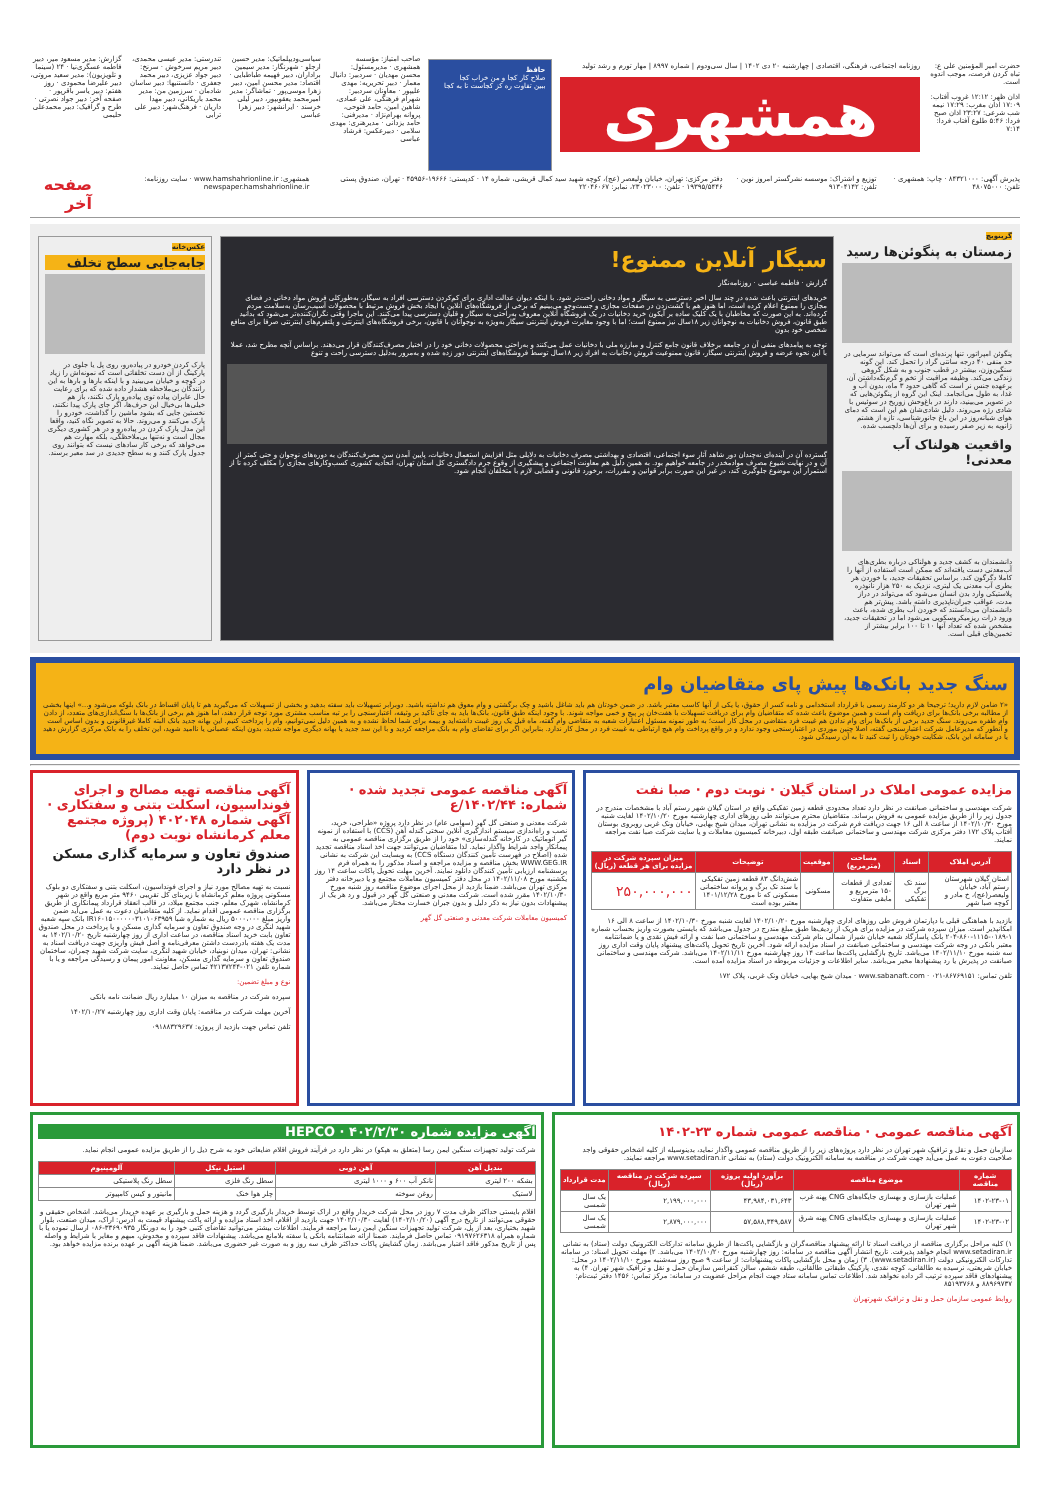حضرت امیر المؤمنین علی ع: تباه کردن فرصت، موجب اندوه است.
اذان ظهر: ۱۲:۱۲ غروب آفتاب: ۱۷:۰۹ اذان مغرب: ۱۷:۲۹ نیمه شب شرعی: ۲۳:۲۷ اذان صبح فردا: ۵:۴۶ طلوع آفتاب فردا: ۷:۱۴
روزنامه اجتماعی، فرهنگی، اقتصادی | چهارشنبه ۲۰ دی ۱۴۰۲ | سال سی‌ودوم | شماره ۸۹۹۷ | مهار تورم و رشد تولید
همشهری
حافظ
صلاح کار کجا و من خراب کجا
ببین تفاوت ره کز کجاست تا به کجا
صاحب امتیاز: مؤسسه همشهری · مدیرمسئول: محسن مهدیان · سردبیر: دانیال معمار · دبیر تحریریه: مهدی علیپور · معاونان سردبیر: شهرام فرهنگی، علی عمادی، شاهین امین، حامد فتوحی، پروانه بهرام‌نژاد · مدیرفنی: حامد یزدانی · مدیرهنری: مهدی سلامی · دبیرعکس: فرشاد عباسی
سیاسی‌ودیپلماتیک: مدیر حسین ارجلو · شهرنگار: مدیر سیمین براداران، دبیر فهیمه طباطبایی · اقتصاد: مدیر محسن امین، دبیر زهرا موسی‌پور · تماشاگر: مدیر امیرمحمد یعقوبپور، دبیر لیلی خرسند · ایرانشهر: دبیر زهرا عباسی
تندرستی: مدیر عیسی محمدی، دبیر مریم سرخوش · سرنخ: دبیر جواد عزیزی، دبیر محمد جعفری · دانستنیها: دبیر ساسان شادمان · سرزمین من: مدیر محمد باریکانی، دبیر مهدا داریان · فرهنگ‌شهر: دبیر علی ترابی
گزارش: مدیر مسعود میر، دبیر فاطمه عسگری‌نیا · ۲۴ (سینما و تلویزیون): مدیر سعید مروتی، دبیر علیرضا محمودی · روز هفتم: دبیر یاسر باقرپور · صفحه آخر: دبیر جواد نصرتی · طرح و گرافیک: دبیر محمدعلی حلیمی
پذیرش آگهی: ۸۴۳۲۱۰۰۰ · چاپ: همشهری · تلفن: ۴۸۰۷۵۰۰۰ توزیع و اشتراک: موسسه نشرگستر امروز نوین · تلفن: ۹۱۳۰۴۱۴۲ دفتر مرکزی: تهران، خیابان ولیعصر (عج)، کوچه شهید سید کمال قریشی، شماره ۱۴ · کدپستی: ۱۹۶۶۶-۴۵۹۵۶ · تهران، صندوق پستی ۱۹۳۹۵/۵۴۴۶ · تلفن: ۲۳۰۲۳۰۰۰، نمابر: ۲۲۰۴۶۰۶۷ همشهری: www.hamshahrionline.ir · سایت روزنامه: newspaper.hamshahrionline.ir صفحه آخر
گرینویچ
زمستان به پنگوئن‌ها رسید
پنگوئن امپراتور، تنها پرنده‌ای است که می‌تواند سرمایی در حد منفی ۴۰ درجه سانتی گراد را تحمل کند. این گونه سنگین‌وزن، بیشتر در قطب جنوب و به شکل گروهی زندگی می‌کند. وظیفه مراقبت از تخم و گرم‌نگه‌داشتن آن، برعهده جنس نر است که گاهی حدود ۳ ماه، بدون آب و غذا، به طول می‌انجامد. اینک این گروه از پنگوئن‌هایی که در تصویر می‌بینید، دارند در باغ‌وحش زوریخ در سوئیس با شادی رژه می‌روند. دلیل شادی‌شان هم این است که دمای هوای شبانه‌روز در این باغ جانورشناسی، تازه از هشتم ژانویه به زیر صفر رسیده و برای آن‌ها دلچسب شده.
واقعیت هولناک آب معدنی!
دانشمندان به کشف جدید و هولناکی درباره بطری‌های آب‌معدنی دست یافته‌اند که ممکن است استفاده از آنها را کاملا دگرگون کند. براساس تحقیقات جدید، با خوردن هر بطری آب معدنی یک لیتری، نزدیک به ۲۵۰ هزار نانوذره پلاستیکی وارد بدن انسان می‌شود که می‌تواند در دراز مدت، عواقب جبران‌ناپذیری داشته باشد. پیش‌تر هم دانشمندان می‌دانستند که خوردن آب بطری شده، باعث ورود ذرات ریزمیکروسکوپی می‌شود اما در تحقیقات جدید، مشخص شده که تعداد آنها ۱۰ تا ۱۰۰ برابر بیشتر از تخمین‌های قبلی است.
سیگار آنلاین ممنوع!
گزارش · فاطمه عباسی · روزنامه‌نگار
خریدهای اینترنتی باعث شده در چند سال اخیر دسترسی به سیگار و مواد دخانی راحت‌تر شود. با اینکه دیوان عدالت اداری برای کم‌کردن دسترسی افراد به سیگار، به‌طورکلی فروش مواد دخانی در فضای مجازی را ممنوع اعلام کرده است، اما هنوز هم با گشت‌زدن در صفحات مجازی و جست‌وجو می‌بینیم که برخی از فروشگاه‌های آنلاین با ایجاد بخش فروش مرتبط با محصولات آسیب‌رسان به‌سلامت مردم کرده‌اند. به این صورت که مخاطبان با یک کلیک ساده بر آیکون خرید دخانیات در یک فروشگاه آنلاین معروف به‌راحتی به سیگار و قلیان دسترسی پیدا می‌کنند. این ماجرا وقتی نگران‌کننده‌تر می‌شود که بدانید طبق قانون، فروش دخانیات به نوجوانان زیر ۱۸سال نیز ممنوع است؛ اما با وجود مغایرت فروش اینترنتی سیگار به‌ویژه به نوجوانان با قانون، برخی فروشگاه‌های اینترنتی و پلتفرم‌های اینترنتی صرفا برای منافع شخصی خود بدون
توجه به پیامدهای منفی آن در جامعه برخلاف قانون جامع کنترل و مبارزه ملی با دخانیات عمل می‌کنند و به‌راحتی محصولات دخانی خود را در اختیار مصرف‌کنندگان قرار می‌دهند. براساس آنچه مطرح شد، عملا با این نحوه عرضه و فروش اینترنتی سیگار، قانون ممنوعیت فروش دخانیات به افراد زیر ۱۸سال توسط فروشگاه‌های اینترنتی دور زده شده و به‌مرور به‌دلیل دسترسی راحت و تنوع
گسترده آن در آینده‌ای نه‌چندان دور شاهد آثار سوء اجتماعی، اقتصادی و بهداشتی مصرف دخانیات به دلایلی مثل افزایش استعمال دخانیات، پایین آمدن سن مصرف‌کنندگان به دوره‌های نوجوان و حتی کمتر از آن و در نهایت شیوع مصرف موادمخدر در جامعه خواهیم بود. به همین دلیل هم معاونت اجتماعی و پیشگیری از وقوع جرم دادگستری کل استان تهران، اتحادیه کشوری کسب‌وکارهای مجازی را مکلف کرده تا از استمرار این موضوع جلوگیری کند، در غیر این صورت برابر قوانین و مقررات، برخورد قانونی و قضایی لازم با متخلفان انجام شود.
عکس‌خانه
جابه‌جایی سطح تخلف
پارک کردن خودرو در پیاده‌رو، روی پل یا جلوی در پارکینگ از آن دست تخلفاتی است که نمونه‌اش را زیاد در کوچه و خیابان می‌بینید و با اینکه بارها و بارها به این رانندگان بی‌ملاحظه هشدار داده شده که برای رعایت حال عابران پیاده توی پیاده‌رو پارک نکنند، باز هم خیلی‌ها بی‌خیال این حرف‌ها، اگر جای پارک پیدا نکنند، نخستین جایی که بشود ماشین را گذاشت، خودرو را پارک می‌کنند و می‌روند. حالا به تصویر نگاه کنید، واقعا این مدل پارک کردن در پیاده‌رو و در هر کشوری دیگری مجال است و نه‌تنها بی‌ملاحظگی، بلکه مهارت هم می‌خواهد که برخی کار سادهای نیست که بتوانند روی جدول پارک کنند و به سطح جدیدی در سد معبر برسند.
سنگ جدید بانک‌ها پیش پای متقاضیان وام
«۲ ضامن لازم دارید؛ ترجیحا هر دو کارمند رسمی با قرارداد استخدامی و نامه کسر از حقوق، یا یکی از آنها کاسب معتبر باشد. در ضمن خودتان هم باید شاغل باشید و چک برگشتی و وام معوق هم نداشته باشید. دوبرابر تسهیلات باید سفته بدهید و بخشی از تسهیلات که می‌گیرید هم تا پایان اقساط در بانک بلوکه می‌شود و...» اینها بخشی از مطالبه برخی بانک‌ها برای دریافت وام است و همین موضوع باعث شده که متقاضیان وام برای دریافت تسهیلات با هفت‌خان پر پیچ و خمی مواجه شوند. با وجود اینکه طبق قانون، بانک‌ها باید به جای تأکید بر وثیقه، اعتبارسنجی را بر تبه مناسب مشتری مورد توجه قرار دهند، اما هنوز هم برخی از بانک‌ها با سنگ‌اندازی‌های متعدد، از دادن وام طفره می‌روند. سنگ جدید برخی از بانک‌ها برای وام ندادن هم غیبت فرد متقاضی در محل کار است؛ به طور نمونه مسئول اعتبارات شعبه به متقاضی وام گفته، ماه قبل یک روز غیبت داشته‌اید و بیمه برای شما لحاظ نشده و به همین دلیل نمی‌توانیم، وام را پرداخت کنیم. این بهانه جدید بانک البته کاملا غیرقانونی و بدون اساس است و آنطور که مدیرعامل شرکت اعتبارسنجی گفته، اصلا چنین موردی در اعتبارسنجی وجود ندارد و در واقع پرداخت وام هیچ ارتباطی به غیبت فرد در محل کار ندارد. بنابراین اگر برای تقاضای وام به بانک مراجعه کردید و با این سد جدید یا بهانه دیگری مواجه شدید، بدون اینکه عصبانی یا ناامید شوید، این تخلف را به بانک مرکزی گزارش دهید یا در سامانه این بانک، شکایت خودتان را ثبت کنید تا به آن رسیدگی شود.
مزایده عمومی املاک در استان گیلان · نوبت دوم · صبا نفت
شرکت مهندسی و ساختمانی صبانفت در نظر دارد تعداد محدودی قطعه زمین تفکیکی واقع در استان گیلان شهر رستم آباد با مشخصات مندرج در جدول زیر را از طریق مزایده عمومی به فروش برساند. متقاضیان محترم می‌توانند طی روزهای اداری چهارشنبه مورخ ۱۴۰۲/۱۰/۲۰ لغایت شنبه مورخ ۱۴۰۲/۱۰/۳۰ از ساعت ۸ الی ۱۶ جهت دریافت فرم شرکت در مزایده به نشانی تهران، میدان شیخ بهایی، خیابان ونک غربی روبروی بوستان آفتاب پلاک ۱۷۲ دفتر مرکزی شرکت مهندسی و ساختمانی صبانفت طبقه اول، دبیرخانه کمیسیون معاملات و یا سایت شرکت صبا نفت مراجعه نمایند.
| آدرس املاک | اسناد | مساحت (مترمربع) | موقعیت | توضیحات | میزان سپرده شرکت در مزایده برای هر قطعه (ریال) |
| --- | --- | --- | --- | --- | --- |
| استان گیلان شهرستان رستم آباد، خیابان ولیعصر(عج)، خ مادر و کوچه صبا شهر | سند تک برگ تفکیکی | تعدادی از قطعات ۱۵۰ مترمربع و مابقی متفاوت | مسکونی | شش‌دانگ ۸۳ قطعه زمین تفکیکی با سند تک برگ و پروانه ساختمانی مسکونی که تا مورخ ۱۴۰۱/۱۲/۲۸ معتبر بوده است | ۲۵۰,۰۰۰,۰۰۰ |
بازدید با هماهنگی قبلی با دپارتمان فروش طی روزهای اداری چهارشنبه مورخ ۱۴۰۲/۱۰/۲۰ لغایت شنبه مورخ ۱۴۰۲/۱۰/۳۰ از ساعت ۸ الی ۱۶ امکانپذیر است. میزان سپرده شرکت در مزایده برای هریک از ردیف‌ها طبق مبلغ مندرج در جدول می‌باشد که بایستی بصورت واریز بحساب شماره ۱-۰۱۸۹-۱۱۱۵-۸۶۰-۲۰۴ بانک پاسارگاد شعبه خیابان شیراز شمالی بنام شرکت مهندسی و ساختمانی صبا نفت و ارائه فیش نقدی و یا ضمانتنامه معتبر بانکی در وجه شرکت مهندسی و ساختمانی صبانفت در اسناد مزایده ارائه شود. آخرین تاریخ تحویل پاکت‌های پیشنهاد پایان وقت اداری روز سه شنبه مورخ ۱۴۰۲/۱۱/۱۰ می‌باشد. تاریخ بازگشایی پاکت‌ها ساعت ۱۴ روز چهارشنبه مورخ ۱۴۰۲/۱۱/۱۱ می‌باشد. شرکت مهندسی و ساختمانی صبانفت در پذیرش یا رد پیشنهادها مخیر می‌باشد. سایر اطلاعات و جزئیات مربوطه در اسناد مزایده آمده است.
تلفن تماس: ۸۶۷۶۹۱۵۱-۰۲۱ · www.sabanaft.com · میدان شیخ بهایی، خیابان ونک غربی، پلاک ۱۷۲
آگهی مناقصه عمومی تجدید شده · شماره: ۱۴۰۲/۴۴/ع
شرکت معدنی و صنعتی گل گهر (سهامی عام) در نظر دارد پروژه «طراحی، خرید، نصب و راه‌اندازی سیستم اندازگیری آنلاین سختی گندله آهن (CCS) با استفاده از نمونه گیر اتوماتیک در کارخانه گندله‌سازی» خود را از طریق برگزاری مناقصه عمومی به پیمانکار واجد شرایط واگذار نماید. لذا متقاضیان می‌توانند جهت اخذ اسناد مناقصه تجدید شده (اصلاح در فهرست تأمین کنندگان دستگاه CCS) به وبسایت این شرکت به نشانی WWW.GEG.IR بخش مناقصه و مزایده مراجعه و اسناد مذکور را به همراه فرم پرسشنامه ارزیابی تأمین کنندگان دانلود نمایند. آخرین مهلت تحویل پاکات ساعت ۱۴ روز یکشنبه مورخ ۱۴۰۲/۱۱/۰۸ در محل دفتر کمیسیون معاملات مجتمع و یا دبیرخانه دفتر مرکزی تهران می‌باشد. ضمناً بازدید از محل اجرای موضوع مناقصه روز شنبه مورخ ۱۴۰۲/۱۰/۳۰ مقرر شده است. شرکت معدنی و صنعتی گل گهر در قبول و رد هر یک از پیشنهادات بدون نیاز به ذکر دلیل و بدون جبران خسارت مختار می‌باشد.
کمیسیون معاملات شرکت معدنی و صنعتی گل گهر
آگهی مناقصه تهیه مصالح و اجرای فونداسیون، اسکلت بتنی و سفتکاری · آگهی شماره ۴۰۲۰۴۸ (پروژه مجتمع معلم کرمانشاه نوبت دوم)
صندوق تعاون و سرمایه گذاری مسکن در نظر دارد
نسبت به تهیه مصالح مورد نیاز و اجرای فونداسیون، اسکلت بتنی و سفتکاری دو بلوک مسکونی پروژه معلم کرمانشاه با زیربنای کل تقریبی ۹۴۶۰ متر مربع واقع در شهر کرمانشاه، شهرک معلم، جنب مجتمع میلاد، در قالب انعقاد قرارداد پیمانکاری از طریق برگزاری مناقصه عمومی اقدام نماید. از کلیه متقاضیان دعوت به عمل می‌آید ضمن واریز مبلغ ۵۰۰۰،۰۰۰ ریال به شماره شبا IR۱۶۰۱۵۰۰۰۰۰۰۳۱۰۱۰۶۳۹۵۹ بانک سپه شعبه شهید لنگری در وجه صندوق تعاون و سرمایه گذاری مسکن و یا پرداخت در محل صندوق تعاون بابت خرید اسناد مناقصه، در ساعت اداری از روز چهارشنبه تاریخ ۱۴۰۲/۱۰/۲۰ به مدت یک هفته بادردست داشتن معرفی‌نامه و اصل فیش واریزی جهت دریافت اسناد به نشانی: تهران، میدان نوبنیاد، خیابان شهید لنگری، سایت شرکت شهید چمران، ساختمان صندوق تعاون و سرمایه گذاری مسکن، معاونت امور پیمان و رسیدگی مراجعه و یا با شماره تلفن ۰۲۱-۴۲۱۳۷۲۴۴ تماس حاصل نمایند.
نوع و مبلغ تضمین:
سپرده شرکت در مناقصه به میزان ۱۰ میلیارد ریال ضمانت نامه بانکی
آخرین مهلت شرکت در مناقصه: پایان وقت اداری روز چهارشنبه ۱۴۰۲/۱۰/۲۷
تلفن تماس جهت بازدید از پروژه: ۰۹۱۸۸۳۲۹۶۳۷
آگهی مناقصه عمومی · مناقصه عمومی شماره ۲۳-۱۴۰۲
سازمان حمل و نقل و ترافیک شهر تهران در نظر دارد پروژه‌های زیر را از طریق مناقصه عمومی واگذار نماید، بدینوسیله از کلیه اشخاص حقوقی واجد صلاحیت دعوت به عمل می‌آید جهت شرکت در مناقصه به سامانه الکترونیک دولت (ستاد) به نشانی www.setadiran.ir مراجعه نمایند.
| شماره مناقصه | موضوع مناقصه | برآورد اولیه پروژه (ریال) | سپرده شرکت در مناقصه (ریال) | مدت قرارداد |
| --- | --- | --- | --- | --- |
| ۱۴۰۲-۲۳-۰۱ | عملیات بازسازی و بهسازی جایگاه‌های CNG پهنه غرب شهر تهران | ۴۳,۹۸۴,۰۳۱,۶۴۳ | ۲,۱۹۹,۰۰۰,۰۰۰ | یک سال شمسی |
| ۱۴۰۲-۲۳-۰۲ | عملیات بازسازی و بهسازی جایگاه‌های CNG پهنه شرق شهر تهران | ۵۷,۵۸۸,۳۴۹,۵۸۷ | ۲,۸۷۹,۰۰۰,۰۰۰ | یک سال شمسی |
۱) کلیه مراحل برگزاری مناقصه از دریافت اسناد تا ارائه پیشنهاد مناقصه‌گران و بازگشایی پاکت‌ها از طریق سامانه تدارکات الکترونیک دولت (ستاد) به نشانی www.setadiran.ir انجام خواهد پذیرفت. تاریخ انتشار آگهی مناقصه در سامانه: روز چهارشنبه مورخ ۱۴۰۲/۱۰/۲۰ می‌باشد. ۲) مهلت تحویل اسناد: در سامانه تدارکات الکترونیکی دولت (www.setadiran.ir). ۳) زمان و محل بازگشایی پاکات پیشنهادات: از ساعت ۹ صبح روز سه‌شنبه مورخ ۱۴۰۲/۱۱/۱۰ در محل: خیابان شریعتی، نرسیده به طالقانی، کوچه نقدی، پارکینگ طبقاتی طالقانی، طبقه ششم، سالن کنفرانس سازمان حمل و نقل و ترافیک شهر تهران. ۴) به پیشنهادهای فاقد سپرده ترتیب اثر داده نخواهد شد. اطلاعات تماس سامانه ستاد جهت انجام مراحل عضویت در سامانه: مرکز تماس: ۱۴۵۶ دفتر ثبت‌نام: ۸۸۹۶۹۷۳۷ و ۸۵۱۹۳۷۶۸
روابط عمومی سازمان حمل و نقل و ترافیک شهرتهران
آگهی مزایده شماره ۴۰۲/۲/۳۰ · HEPCO
شرکت تولید تجهیزات سنگین ایمن رسا (متعلق به هپکو) در نظر دارد در فرآیند فروش اقلام ضایعاتی خود به شرح ذیل را از طریق مزایده عمومی انجام نماید.
| بندیل آهن | آهن ذوبی | استیل نیکل | آلومینیوم |
| --- | --- | --- | --- |
| بشکه ۲۰۰ لیتری | تانکر آب ۶۰۰ و ۱۰۰۰ لیتری | سطل رنگ فلزی | سطل رنگ پلاستیکی |
| لاستیک | روغن سوخته | چلر هوا خنک | مانیتور و کیس کامپیوتر |
اقلام بایستی حداکثر ظرف مدت ۷ روز در محل شرکت خریدار واقع در اراک توسط خریدار بارگیری گردد و هزینه حمل و بارگیری بر عهده خریدار می‌باشد. اشخاص حقیقی و حقوقی می‌توانند از تاریخ درج آگهی (۱۴۰۲/۱۰/۲۰) لغایت ۱۴۰۲/۱۰/۳۰ جهت بازدید از اقلام، اخذ اسناد مزایده و ارائه پاکت پیشنهاد قیمت به آدرس: اراک، میدان صنعت، بلوار شهید بختیاری، بعد از پل، شرکت تولید تجهیزات سنگین ایمن رسا مراجعه فرمایند. اطلاعات بیشتر می‌توانید تقاضای کتبی خود را به دورنگار ۳۳۶۹۰۹۳۵-۰۸۶ ارسال نموده یا با شماره همراه ۰۹۱۹۷۶۲۶۳۱۸ تماس حاصل فرمایند. ضمنا ارائه ضمانتنامه بانکی یا سفته بلامانع می‌باشد. پیشنهادات فاقد سپرده و مخدوش، مبهم و مغایر با شرایط و واصله پس از تاریخ مذکور فاقد اعتبار می‌باشد. زمان گشایش پاکات حداکثر ظرف سه روز و به صورت غیر حضوری می‌باشد. ضمنا هزینه آگهی بر عهده برنده مزایده خواهد بود.